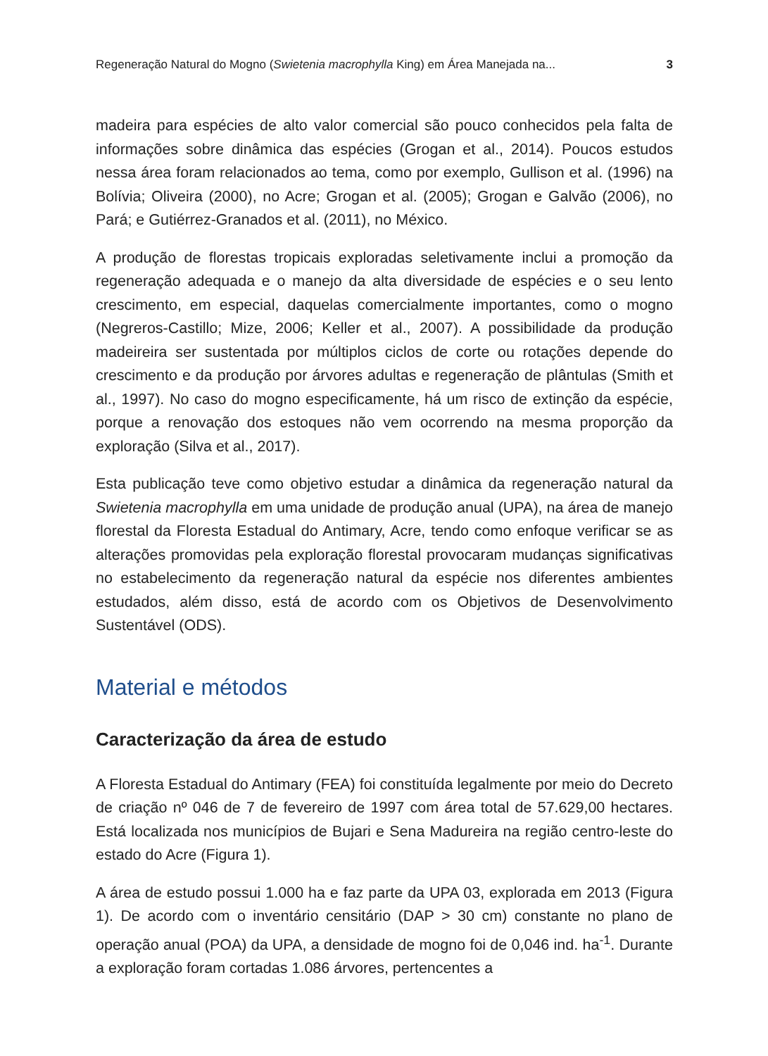Regeneração Natural do Mogno (Swietenia macrophylla King) em Área Manejada na... 3
madeira para espécies de alto valor comercial são pouco conhecidos pela falta de informações sobre dinâmica das espécies (Grogan et al., 2014). Poucos estudos nessa área foram relacionados ao tema, como por exemplo, Gullison et al. (1996) na Bolívia; Oliveira (2000), no Acre; Grogan et al. (2005); Grogan e Galvão (2006), no Pará; e Gutiérrez-Granados et al. (2011), no México.
A produção de florestas tropicais exploradas seletivamente inclui a promoção da regeneração adequada e o manejo da alta diversidade de espécies e o seu lento crescimento, em especial, daquelas comercialmente importantes, como o mogno (Negreros-Castillo; Mize, 2006; Keller et al., 2007). A possibilidade da produção madeireira ser sustentada por múltiplos ciclos de corte ou rotações depende do crescimento e da produção por árvores adultas e regeneração de plântulas (Smith et al., 1997). No caso do mogno especificamente, há um risco de extinção da espécie, porque a renovação dos estoques não vem ocorrendo na mesma proporção da exploração (Silva et al., 2017).
Esta publicação teve como objetivo estudar a dinâmica da regeneração natural da Swietenia macrophylla em uma unidade de produção anual (UPA), na área de manejo florestal da Floresta Estadual do Antimary, Acre, tendo como enfoque verificar se as alterações promovidas pela exploração florestal provocaram mudanças significativas no estabelecimento da regeneração natural da espécie nos diferentes ambientes estudados, além disso, está de acordo com os Objetivos de Desenvolvimento Sustentável (ODS).
Material e métodos
Caracterização da área de estudo
A Floresta Estadual do Antimary (FEA) foi constituída legalmente por meio do Decreto de criação nº 046 de 7 de fevereiro de 1997 com área total de 57.629,00 hectares. Está localizada nos municípios de Bujari e Sena Madureira na região centro-leste do estado do Acre (Figura 1).
A área de estudo possui 1.000 ha e faz parte da UPA 03, explorada em 2013 (Figura 1). De acordo com o inventário censitário (DAP > 30 cm) constante no plano de operação anual (POA) da UPA, a densidade de mogno foi de 0,046 ind. ha<sup>-1</sup>. Durante a exploração foram cortadas 1.086 árvores, pertencentes a